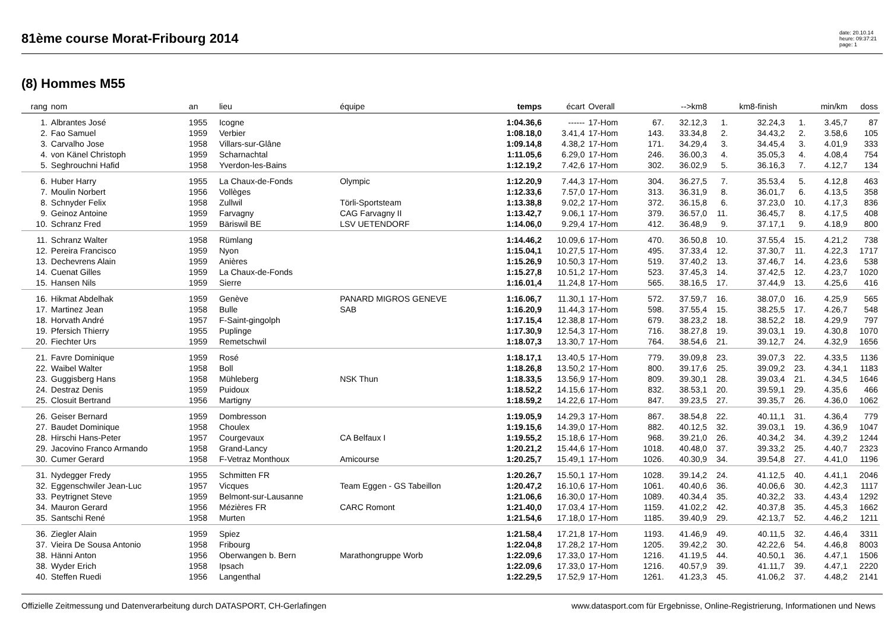81ème course Morat-Fribourg 2014
date: 20.10.14
heure: 09:37:21
page: 1
(8) Hommes M55
| rang | nom | an | lieu | équipe | temps | écart | Overall | | -->km8 | | km8-finish | | min/km | doss |
| --- | --- | --- | --- | --- | --- | --- | --- | --- | --- | --- | --- | --- | --- | --- |
| 1. | Albrantes José | 1955 | Icogne | | 1:04.36,6 | ------ | 17-Hom | 67. | 32.12,3 | 1. | 32.24,3 | 1. | 3.45,7 | 87 |
| 2. | Fao Samuel | 1959 | Verbier | | 1:08.18,0 | 3.41,4 | 17-Hom | 143. | 33.34,8 | 2. | 34.43,2 | 2. | 3.58,6 | 105 |
| 3. | Carvalho Jose | 1958 | Villars-sur-Glâne | | 1:09.14,8 | 4.38,2 | 17-Hom | 171. | 34.29,4 | 3. | 34.45,4 | 3. | 4.01,9 | 333 |
| 4. | von Känel Christoph | 1959 | Scharnachtal | | 1:11.05,6 | 6.29,0 | 17-Hom | 246. | 36.00,3 | 4. | 35.05,3 | 4. | 4.08,4 | 754 |
| 5. | Seghrouchni Hafid | 1958 | Yverdon-les-Bains | | 1:12.19,2 | 7.42,6 | 17-Hom | 302. | 36.02,9 | 5. | 36.16,3 | 7. | 4.12,7 | 134 |
| 6. | Huber Harry | 1955 | La Chaux-de-Fonds | Olympic | 1:12.20,9 | 7.44,3 | 17-Hom | 304. | 36.27,5 | 7. | 35.53,4 | 5. | 4.12,8 | 463 |
| 7. | Moulin Norbert | 1956 | Vollèges | | 1:12.33,6 | 7.57,0 | 17-Hom | 313. | 36.31,9 | 8. | 36.01,7 | 6. | 4.13,5 | 358 |
| 8. | Schnyder Felix | 1958 | Zullwil | Törli-Sportsteam | 1:13.38,8 | 9.02,2 | 17-Hom | 372. | 36.15,8 | 6. | 37.23,0 | 10. | 4.17,3 | 836 |
| 9. | Geinoz Antoine | 1959 | Farvagny | CAG Farvagny II | 1:13.42,7 | 9.06,1 | 17-Hom | 379. | 36.57,0 | 11. | 36.45,7 | 8. | 4.17,5 | 408 |
| 10. | Schranz Fred | 1959 | Bäriswil BE | LSV UETENDORF | 1:14.06,0 | 9.29,4 | 17-Hom | 412. | 36.48,9 | 9. | 37.17,1 | 9. | 4.18,9 | 800 |
| 11. | Schranz Walter | 1958 | Rümlang | | 1:14.46,2 | 10.09,6 | 17-Hom | 470. | 36.50,8 | 10. | 37.55,4 | 15. | 4.21,2 | 738 |
| 12. | Pereira Francisco | 1959 | Nyon | | 1:15.04,1 | 10.27,5 | 17-Hom | 495. | 37.33,4 | 12. | 37.30,7 | 11. | 4.22,3 | 1717 |
| 13. | Dechevrens Alain | 1959 | Anières | | 1:15.26,9 | 10.50,3 | 17-Hom | 519. | 37.40,2 | 13. | 37.46,7 | 14. | 4.23,6 | 538 |
| 14. | Cuenat Gilles | 1959 | La Chaux-de-Fonds | | 1:15.27,8 | 10.51,2 | 17-Hom | 523. | 37.45,3 | 14. | 37.42,5 | 12. | 4.23,7 | 1020 |
| 15. | Hansen Nils | 1959 | Sierre | | 1:16.01,4 | 11.24,8 | 17-Hom | 565. | 38.16,5 | 17. | 37.44,9 | 13. | 4.25,6 | 416 |
| 16. | Hikmat Abdelhak | 1959 | Genève | PANARD MIGROS GENEVE | 1:16.06,7 | 11.30,1 | 17-Hom | 572. | 37.59,7 | 16. | 38.07,0 | 16. | 4.25,9 | 565 |
| 17. | Martinez Jean | 1958 | Bulle | SAB | 1:16.20,9 | 11.44,3 | 17-Hom | 598. | 37.55,4 | 15. | 38.25,5 | 17. | 4.26,7 | 548 |
| 18. | Horvath André | 1957 | F-Saint-gingolph | | 1:17.15,4 | 12.38,8 | 17-Hom | 679. | 38.23,2 | 18. | 38.52,2 | 18. | 4.29,9 | 797 |
| 19. | Pfersich Thierry | 1955 | Puplinge | | 1:17.30,9 | 12.54,3 | 17-Hom | 716. | 38.27,8 | 19. | 39.03,1 | 19. | 4.30,8 | 1070 |
| 20. | Fiechter Urs | 1959 | Remetschwil | | 1:18.07,3 | 13.30,7 | 17-Hom | 764. | 38.54,6 | 21. | 39.12,7 | 24. | 4.32,9 | 1656 |
| 21. | Favre Dominique | 1959 | Rosé | | 1:18.17,1 | 13.40,5 | 17-Hom | 779. | 39.09,8 | 23. | 39.07,3 | 22. | 4.33,5 | 1136 |
| 22. | Waibel Walter | 1958 | Boll | | 1:18.26,8 | 13.50,2 | 17-Hom | 800. | 39.17,6 | 25. | 39.09,2 | 23. | 4.34,1 | 1183 |
| 23. | Guggisberg Hans | 1958 | Mühleberg | NSK Thun | 1:18.33,5 | 13.56,9 | 17-Hom | 809. | 39.30,1 | 28. | 39.03,4 | 21. | 4.34,5 | 1646 |
| 24. | Destraz Denis | 1959 | Puidoux | | 1:18.52,2 | 14.15,6 | 17-Hom | 832. | 38.53,1 | 20. | 39.59,1 | 29. | 4.35,6 | 466 |
| 25. | Closuit Bertrand | 1956 | Martigny | | 1:18.59,2 | 14.22,6 | 17-Hom | 847. | 39.23,5 | 27. | 39.35,7 | 26. | 4.36,0 | 1062 |
| 26. | Geiser Bernard | 1959 | Dombresson | | 1:19.05,9 | 14.29,3 | 17-Hom | 867. | 38.54,8 | 22. | 40.11,1 | 31. | 4.36,4 | 779 |
| 27. | Baudet Dominique | 1958 | Choulex | | 1:19.15,6 | 14.39,0 | 17-Hom | 882. | 40.12,5 | 32. | 39.03,1 | 19. | 4.36,9 | 1047 |
| 28. | Hirschi Hans-Peter | 1957 | Courgevaux | CA Belfaux I | 1:19.55,2 | 15.18,6 | 17-Hom | 968. | 39.21,0 | 26. | 40.34,2 | 34. | 4.39,2 | 1244 |
| 29. | Jacovino Franco Armando | 1958 | Grand-Lancy | | 1:20.21,2 | 15.44,6 | 17-Hom | 1018. | 40.48,0 | 37. | 39.33,2 | 25. | 4.40,7 | 2323 |
| 30. | Cumer Gerard | 1958 | F-Vetraz Monthoux | Amicourse | 1:20.25,7 | 15.49,1 | 17-Hom | 1026. | 40.30,9 | 34. | 39.54,8 | 27. | 4.41,0 | 1196 |
| 31. | Nydegger Fredy | 1955 | Schmitten FR | | 1:20.26,7 | 15.50,1 | 17-Hom | 1028. | 39.14,2 | 24. | 41.12,5 | 40. | 4.41,1 | 2046 |
| 32. | Eggenschwiler Jean-Luc | 1957 | Vicques | Team Eggen - GS Tabeillon | 1:20.47,2 | 16.10,6 | 17-Hom | 1061. | 40.40,6 | 36. | 40.06,6 | 30. | 4.42,3 | 1117 |
| 33. | Peytrignet Steve | 1959 | Belmont-sur-Lausanne | | 1:21.06,6 | 16.30,0 | 17-Hom | 1089. | 40.34,4 | 35. | 40.32,2 | 33. | 4.43,4 | 1292 |
| 34. | Mauron Gerard | 1956 | Mézières FR | CARC Romont | 1:21.40,0 | 17.03,4 | 17-Hom | 1159. | 41.02,2 | 42. | 40.37,8 | 35. | 4.45,3 | 1662 |
| 35. | Santschi René | 1958 | Murten | | 1:21.54,6 | 17.18,0 | 17-Hom | 1185. | 39.40,9 | 29. | 42.13,7 | 52. | 4.46,2 | 1211 |
| 36. | Ziegler Alain | 1959 | Spiez | | 1:21.58,4 | 17.21,8 | 17-Hom | 1193. | 41.46,9 | 49. | 40.11,5 | 32. | 4.46,4 | 3311 |
| 37. | Vieira De Sousa Antonio | 1958 | Fribourg | | 1:22.04,8 | 17.28,2 | 17-Hom | 1205. | 39.42,2 | 30. | 42.22,6 | 54. | 4.46,8 | 8003 |
| 38. | Hänni Anton | 1956 | Oberwangen b. Bern | Marathongruppe Worb | 1:22.09,6 | 17.33,0 | 17-Hom | 1216. | 41.19,5 | 44. | 40.50,1 | 36. | 4.47,1 | 1506 |
| 38. | Wyder Erich | 1958 | Ipsach | | 1:22.09,6 | 17.33,0 | 17-Hom | 1216. | 40.57,9 | 39. | 41.11,7 | 39. | 4.47,1 | 2220 |
| 40. | Steffen Ruedi | 1956 | Langenthal | | 1:22.29,5 | 17.52,9 | 17-Hom | 1261. | 41.23,3 | 45. | 41.06,2 | 37. | 4.48,2 | 2141 |
Offizielle Zeitmessung und Datenverarbeitung durch DATASPORT, CH-Gerlafingen www.datasport.com für Ergebnisse, Online-Registrierung, Informationen und News